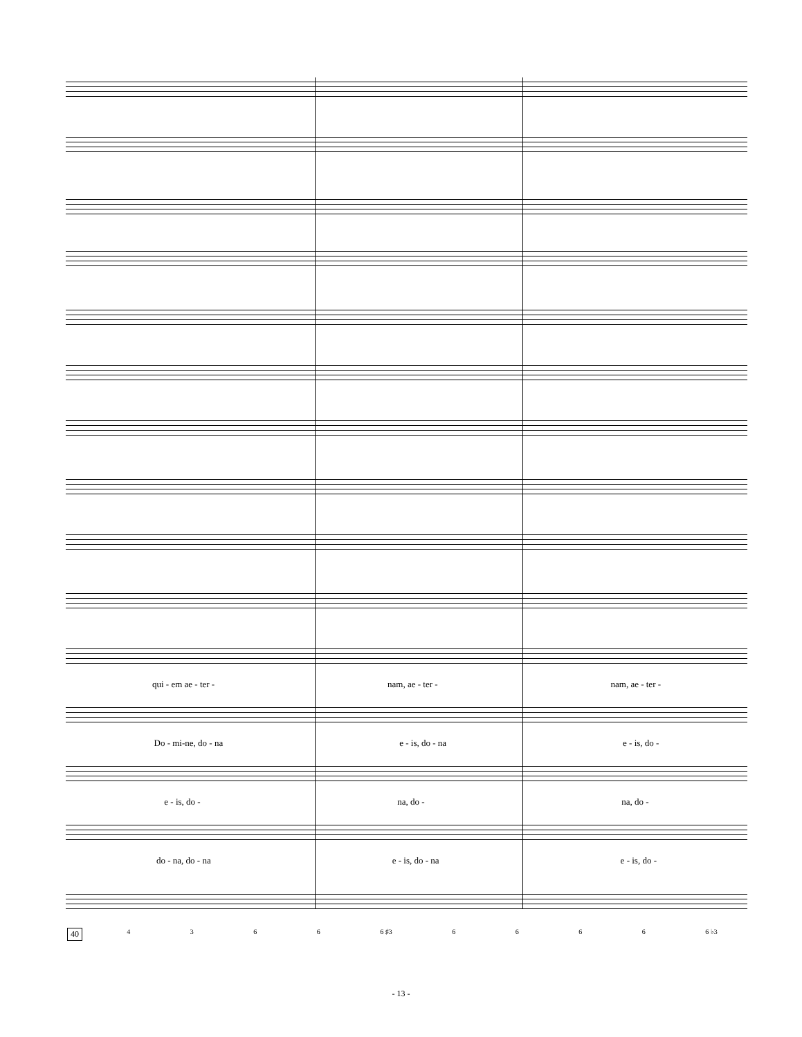qui - em ae - ter - nam, ae - ter - nam, ae - ter -
Do - mi-ne, do - na e - is, do - na e - is, do -
e - is, do - na, do - na, do -
do - na, do - na e - is, do - na e - is, do -
40 4366 6 ♯3 6666 6 ♭3
- 13 -